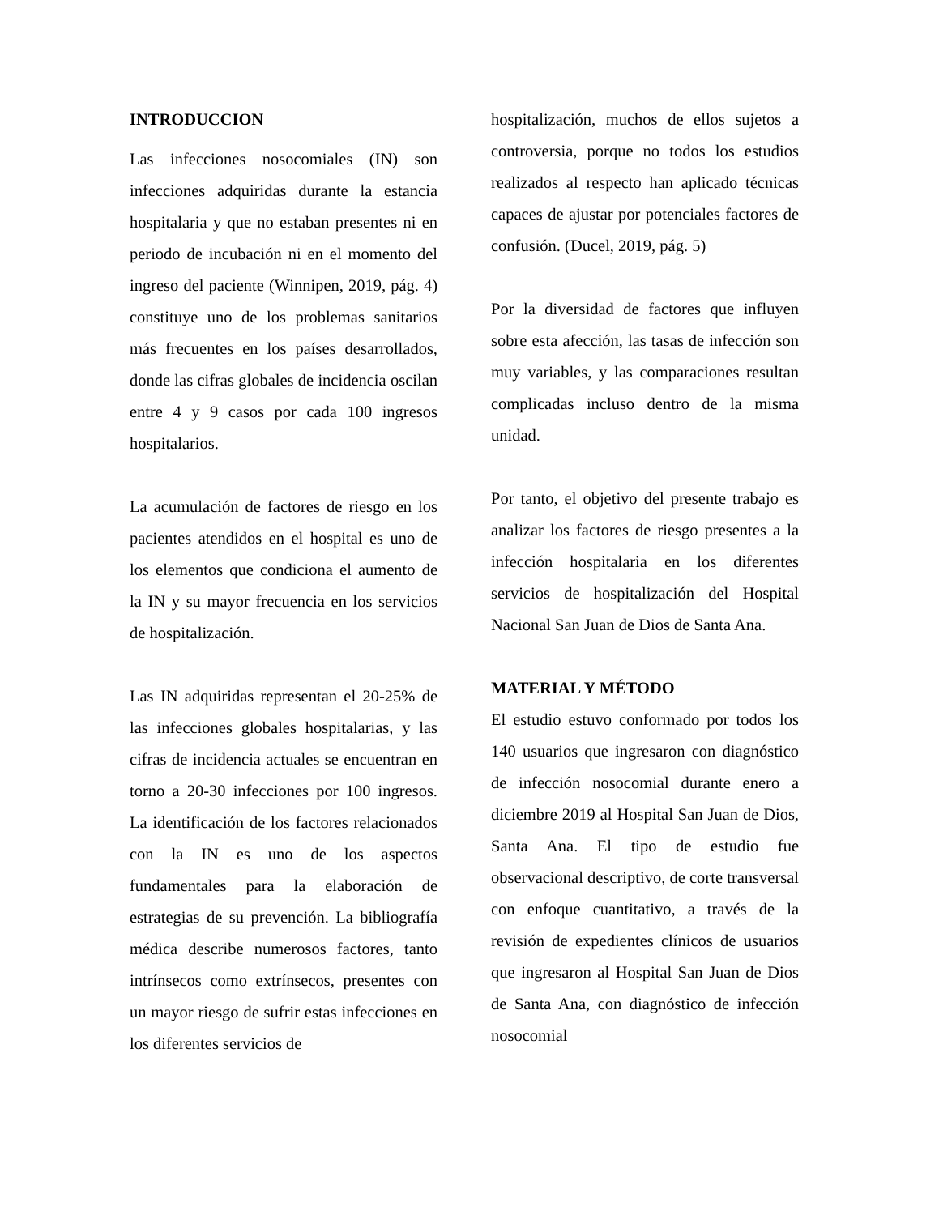INTRODUCCION
Las infecciones nosocomiales (IN) son infecciones adquiridas durante la estancia hospitalaria y que no estaban presentes ni en periodo de incubación ni en el momento del ingreso del paciente (Winnipen, 2019, pág. 4) constituye uno de los problemas sanitarios más frecuentes en los países desarrollados, donde las cifras globales de incidencia oscilan entre 4 y 9 casos por cada 100 ingresos hospitalarios.
La acumulación de factores de riesgo en los pacientes atendidos en el hospital es uno de los elementos que condiciona el aumento de la IN y su mayor frecuencia en los servicios de hospitalización.
Las IN adquiridas representan el 20-25% de las infecciones globales hospitalarias, y las cifras de incidencia actuales se encuentran en torno a 20-30 infecciones por 100 ingresos. La identificación de los factores relacionados con la IN es uno de los aspectos fundamentales para la elaboración de estrategias de su prevención. La bibliografía médica describe numerosos factores, tanto intrínsecos como extrínsecos, presentes con un mayor riesgo de sufrir estas infecciones en los diferentes servicios de
hospitalización, muchos de ellos sujetos a controversia, porque no todos los estudios realizados al respecto han aplicado técnicas capaces de ajustar por potenciales factores de confusión. (Ducel, 2019, pág. 5)
Por la diversidad de factores que influyen sobre esta afección, las tasas de infección son muy variables, y las comparaciones resultan complicadas incluso dentro de la misma unidad.
Por tanto, el objetivo del presente trabajo es analizar los factores de riesgo presentes a la infección hospitalaria en los diferentes servicios de hospitalización del Hospital Nacional San Juan de Dios de Santa Ana.
MATERIAL Y MÉTODO
El estudio estuvo conformado por todos los 140 usuarios que ingresaron con diagnóstico de infección nosocomial durante enero a diciembre 2019 al Hospital San Juan de Dios, Santa Ana. El tipo de estudio fue observacional descriptivo, de corte transversal con enfoque cuantitativo, a través de la revisión de expedientes clínicos de usuarios que ingresaron al Hospital San Juan de Dios de Santa Ana, con diagnóstico de infección nosocomial